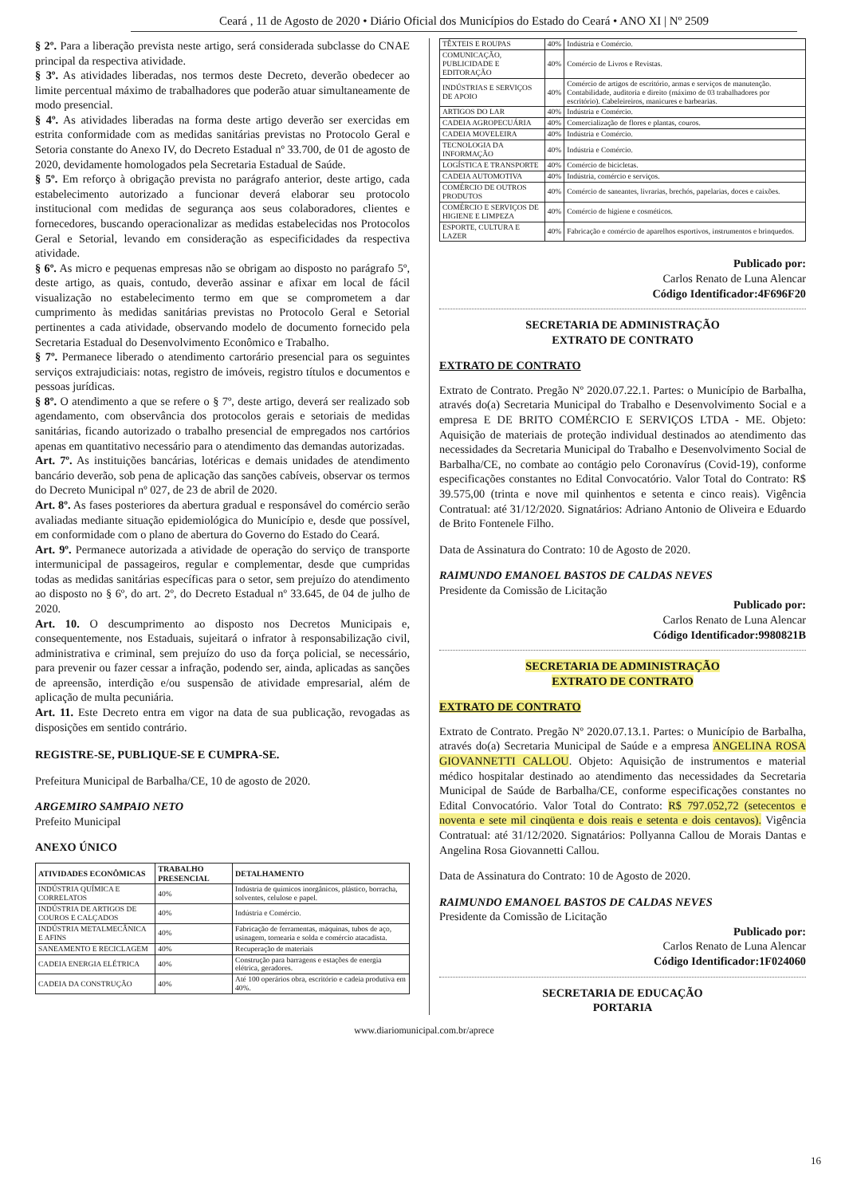Ceará , 11 de Agosto de 2020 • Diário Oficial dos Municípios do Estado do Ceará • ANO XI | Nº 2509
§ 2º. Para a liberação prevista neste artigo, será considerada subclasse do CNAE principal da respectiva atividade.
§ 3º. As atividades liberadas, nos termos deste Decreto, deverão obedecer ao limite percentual máximo de trabalhadores que poderão atuar simultaneamente de modo presencial.
§ 4º. As atividades liberadas na forma deste artigo deverão ser exercidas em estrita conformidade com as medidas sanitárias previstas no Protocolo Geral e Setoria constante do Anexo IV, do Decreto Estadual nº 33.700, de 01 de agosto de 2020, devidamente homologados pela Secretaria Estadual de Saúde.
§ 5º. Em reforço à obrigação prevista no parágrafo anterior, deste artigo, cada estabelecimento autorizado a funcionar deverá elaborar seu protocolo institucional com medidas de segurança aos seus colaboradores, clientes e fornecedores, buscando operacionalizar as medidas estabelecidas nos Protocolos Geral e Setorial, levando em consideração as especificidades da respectiva atividade.
§ 6º. As micro e pequenas empresas não se obrigam ao disposto no parágrafo 5º, deste artigo, as quais, contudo, deverão assinar e afixar em local de fácil visualização no estabelecimento termo em que se comprometem a dar cumprimento às medidas sanitárias previstas no Protocolo Geral e Setorial pertinentes a cada atividade, observando modelo de documento fornecido pela Secretaria Estadual do Desenvolvimento Econômico e Trabalho.
§ 7º. Permanece liberado o atendimento cartorário presencial para os seguintes serviços extrajudiciais: notas, registro de imóveis, registro títulos e documentos e pessoas jurídicas.
§ 8º. O atendimento a que se refere o § 7º, deste artigo, deverá ser realizado sob agendamento, com observância dos protocolos gerais e setoriais de medidas sanitárias, ficando autorizado o trabalho presencial de empregados nos cartórios apenas em quantitativo necessário para o atendimento das demandas autorizadas.
Art. 7º. As instituições bancárias, lotéricas e demais unidades de atendimento bancário deverão, sob pena de aplicação das sanções cabíveis, observar os termos do Decreto Municipal nº 027, de 23 de abril de 2020.
Art. 8º. As fases posteriores da abertura gradual e responsável do comércio serão avaliadas mediante situação epidemiológica do Município e, desde que possível, em conformidade com o plano de abertura do Governo do Estado do Ceará.
Art. 9º. Permanece autorizada a atividade de operação do serviço de transporte intermunicipal de passageiros, regular e complementar, desde que cumpridas todas as medidas sanitárias específicas para o setor, sem prejuízo do atendimento ao disposto no § 6º, do art. 2º, do Decreto Estadual nº 33.645, de 04 de julho de 2020.
Art. 10. O descumprimento ao disposto nos Decretos Municipais e, consequentemente, nos Estaduais, sujeitará o infrator à responsabilização civil, administrativa e criminal, sem prejuízo do uso da força policial, se necessário, para prevenir ou fazer cessar a infração, podendo ser, ainda, aplicadas as sanções de apreensão, interdição e/ou suspensão de atividade empresarial, além de aplicação de multa pecuniária.
Art. 11. Este Decreto entra em vigor na data de sua publicação, revogadas as disposições em sentido contrário.
REGISTRE-SE, PUBLIQUE-SE E CUMPRA-SE.
Prefeitura Municipal de Barbalha/CE, 10 de agosto de 2020.
ARGEMIRO SAMPAIO NETO
Prefeito Municipal
ANEXO ÚNICO
| ATIVIDADES ECONÔMICAS | TRABALHO PRESENCIAL | DETALHAMENTO |
| --- | --- | --- |
| INDÚSTRIA QUÍMICA E CORRELATOS | 40% | Indústria de químicos inorgânicos, plástico, borracha, solventes, celulose e papel. |
| INDÚSTRIA DE ARTIGOS DE COUROS E CALÇADOS | 40% | Indústria e Comércio. |
| INDÚSTRIA METALMECÂNICA E AFINS | 40% | Fabricação de ferramentas, máquinas, tubos de aço, usinagem, tornearia e solda e comércio atacadista. |
| SANEAMENTO E RECICLAGEM | 40% | Recuperação de materiais |
| CADEIA ENERGIA ELÉTRICA | 40% | Construção para barragens e estações de energia elétrica, geradores. |
| CADEIA DA CONSTRUÇÃO | 40% | Até 100 operários obra, escritório e cadeia produtiva em 40%. |
| TÊXTEIS E ROUPAS | 40% | Indústria e Comércio. |
| COMUNICAÇÃO, PUBLICIDADE E EDITORAÇÃO | 40% | Comércio de Livros e Revistas. |
| INDÚSTRIAS E SERVIÇOS DE APOIO | 40% | Comércio de artigos de escritório, armas e serviços de manutenção. Contabilidade, auditoria e direito (máximo de 03 trabalhadores por escritório). Cabeleireiros, manicures e barbearias. |
| ARTIGOS DO LAR | 40% | Indústria e Comércio. |
| CADEIA AGROPECUÁRIA | 40% | Comercialização de flores e plantas, couros. |
| CADEIA MOVELEIRA | 40% | Indústria e Comércio. |
| TECNOLOGIA DA INFORMAÇÃO | 40% | Indústria e Comércio. |
| LOGÍSTICA E TRANSPORTE | 40% | Comércio de bicicletas. |
| CADEIA AUTOMOTIVA | 40% | Indústria, comércio e serviços. |
| COMÉRCIO DE OUTROS PRODUTOS | 40% | Comércio de saneantes, livrarias, brechós, papelarias, doces e caixões. |
| COMÉRCIO E SERVIÇOS DE HIGIENE E LIMPEZA | 40% | Comércio de higiene e cosméticos. |
| ESPORTE, CULTURA E LAZER | 40% | Fabricação e comércio de aparelhos esportivos, instrumentos e brinquedos. |
Publicado por:
Carlos Renato de Luna Alencar
Código Identificador:4F696F20
SECRETARIA DE ADMINISTRAÇÃO
EXTRATO DE CONTRATO
EXTRATO DE CONTRATO
Extrato de Contrato. Pregão Nº 2020.07.22.1. Partes: o Município de Barbalha, através do(a) Secretaria Municipal do Trabalho e Desenvolvimento Social e a empresa E DE BRITO COMÉRCIO E SERVIÇOS LTDA - ME. Objeto: Aquisição de materiais de proteção individual destinados ao atendimento das necessidades da Secretaria Municipal do Trabalho e Desenvolvimento Social de Barbalha/CE, no combate ao contágio pelo Coronavírus (Covid-19), conforme especificações constantes no Edital Convocatório. Valor Total do Contrato: R$ 39.575,00 (trinta e nove mil quinhentos e setenta e cinco reais). Vigência Contratual: até 31/12/2020. Signatários: Adriano Antonio de Oliveira e Eduardo de Brito Fontenele Filho.
Data de Assinatura do Contrato: 10 de Agosto de 2020.
RAIMUNDO EMANOEL BASTOS DE CALDAS NEVES
Presidente da Comissão de Licitação
Publicado por:
Carlos Renato de Luna Alencar
Código Identificador:9980821B
SECRETARIA DE ADMINISTRAÇÃO
EXTRATO DE CONTRATO
EXTRATO DE CONTRATO
Extrato de Contrato. Pregão Nº 2020.07.13.1. Partes: o Município de Barbalha, através do(a) Secretaria Municipal de Saúde e a empresa ANGELINA ROSA GIOVANNETTI CALLOU. Objeto: Aquisição de instrumentos e material médico hospitalar destinado ao atendimento das necessidades da Secretaria Municipal de Saúde de Barbalha/CE, conforme especificações constantes no Edital Convocatório. Valor Total do Contrato: R$ 797.052,72 (setecentos e noventa e sete mil cinqüenta e dois reais e setenta e dois centavos). Vigência Contratual: até 31/12/2020. Signatários: Pollyanna Callou de Morais Dantas e Angelina Rosa Giovannetti Callou.
Data de Assinatura do Contrato: 10 de Agosto de 2020.
RAIMUNDO EMANOEL BASTOS DE CALDAS NEVES
Presidente da Comissão de Licitação
Publicado por:
Carlos Renato de Luna Alencar
Código Identificador:1F024060
SECRETARIA DE EDUCAÇÃO
PORTARIA
www.diariomunicipal.com.br/aprece
16